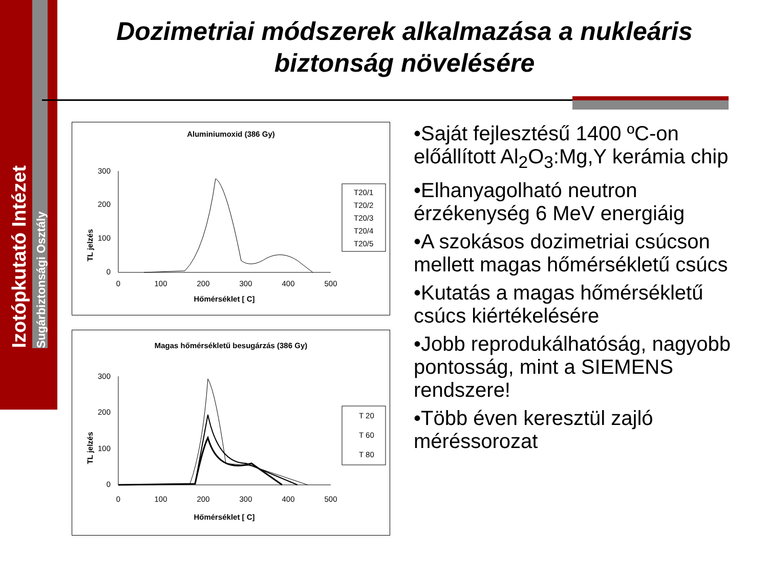Izotópkutató Intézet
Sugárbiztonsági Osztály
Dozimetriai módszerek alkalmazása a nukleáris biztonság növelésére
Aluminiumoxid (386 Gy)
TL jelzés
300
200
100
0
0
100
200
300
400
500
Hőmérséklet [ C]
T20/1
T20/2
T20/3
T20/4
T20/5
Magas hőmérsékletű besugárzás (386 Gy)
TL jelzés
300
200
100
0
0
100
200
300
400
500
Hőmérséklet [ C]
T 20
T 60
T 80
•Saját fejlesztésű 1400 ºC-on előállított Al<sub>2</sub>O<sub>3</sub>:Mg,Y kerámia chip
•Elhanyagolható neutron érzékenység 6 MeV energiáig
•A szokásos dozimetriai csúcson mellett magas hőmérsékletű csúcs
•Kutatás a magas hőmérsékletű csúcs kiértékelésére
•Jobb reprodukálhatóság, nagyobb pontosság, mint a SIEMENS rendszere!
•Több éven keresztül zajló méréssorozat